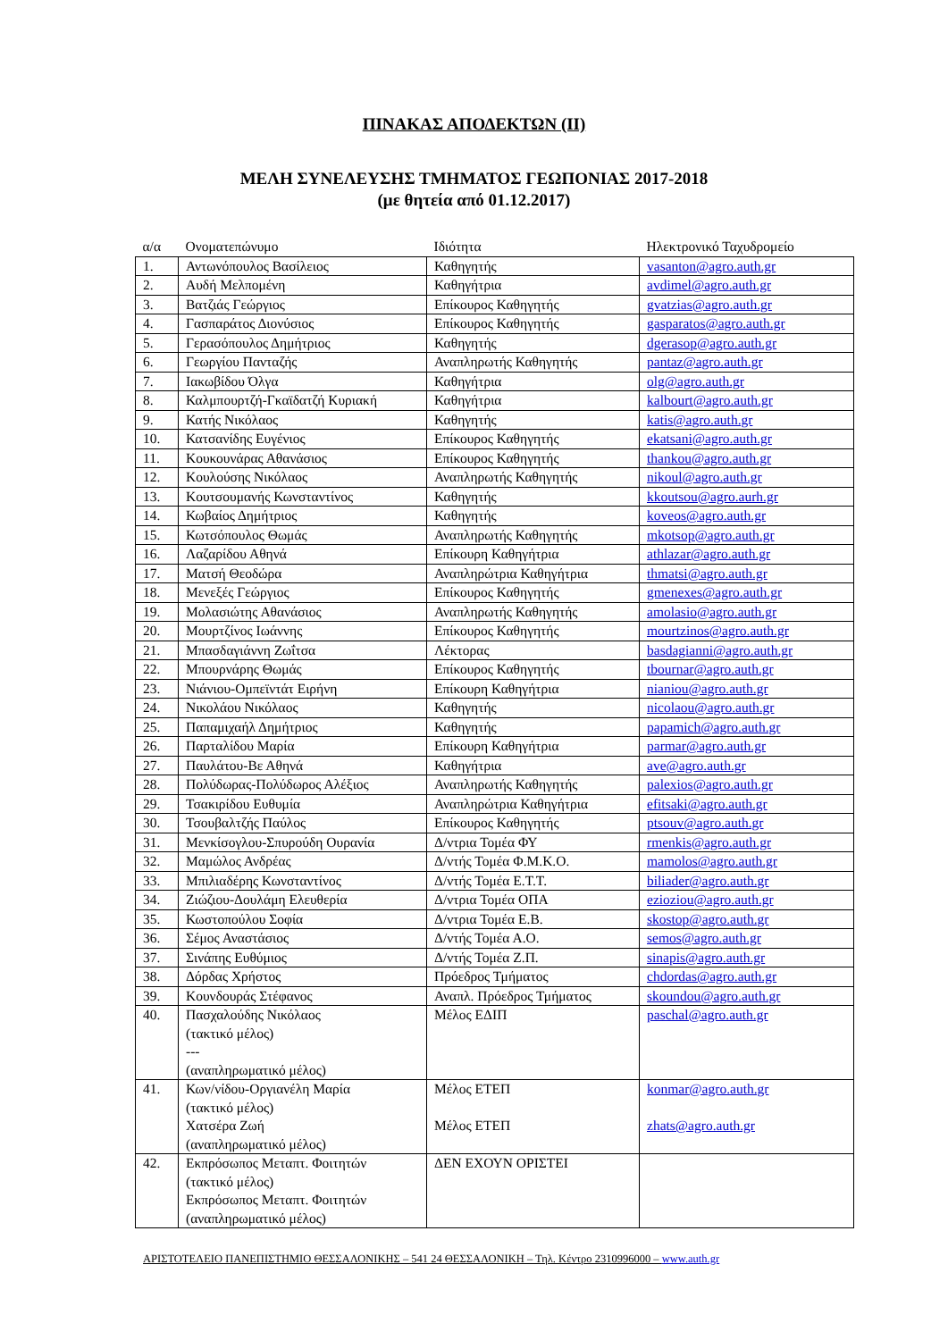ΠΙΝΑΚΑΣ ΑΠΟΔΕΚΤΩΝ (ΙΙ)
ΜΕΛΗ ΣΥΝΕΛΕΥΣΗΣ ΤΜΗΜΑΤΟΣ ΓΕΩΠΟΝΙΑΣ 2017-2018
(με θητεία από 01.12.2017)
| α/α | Ονοματεπώνυμο | Ιδιότητα | Ηλεκτρονικό Ταχυδρομείο |
| --- | --- | --- | --- |
| 1. | Αντωνόπουλος Βασίλειος | Καθηγητής | vasanton@agro.auth.gr |
| 2. | Αυδή Μελπομένη | Καθηγήτρια | avdimel@agro.auth.gr |
| 3. | Βατζιάς Γεώργιος | Επίκουρος Καθηγητής | gvatzias@agro.auth.gr |
| 4. | Γασπαράτος Διονύσιος | Επίκουρος Καθηγητής | gasparatos@agro.auth.gr |
| 5. | Γερασόπουλος Δημήτριος | Καθηγητής | dgerasop@agro.auth.gr |
| 6. | Γεωργίου Πανταζής | Αναπληρωτής Καθηγητής | pantaz@agro.auth.gr |
| 7. | Ιακωβίδου Όλγα | Καθηγήτρια | olg@agro.auth.gr |
| 8. | Καλμπουρτζή-Γκαϊδατζή Κυριακή | Καθηγήτρια | kalbourt@agro.auth.gr |
| 9. | Κατής Νικόλαος | Καθηγητής | katis@agro.auth.gr |
| 10. | Κατσανίδης Ευγένιος | Επίκουρος Καθηγητής | ekatsani@agro.auth.gr |
| 11. | Κουκουνάρας Αθανάσιος | Επίκουρος Καθηγητής | thankou@agro.auth.gr |
| 12. | Κουλούσης Νικόλαος | Αναπληρωτής Καθηγητής | nikoul@agro.auth.gr |
| 13. | Κουτσουμανής Κωνσταντίνος | Καθηγητής | kkoutsou@agro.aurh.gr |
| 14. | Κωβαίος Δημήτριος | Καθηγητής | koveos@agro.auth.gr |
| 15. | Κωτσόπουλος Θωμάς | Αναπληρωτής Καθηγητής | mkotsop@agro.auth.gr |
| 16. | Λαζαρίδου Αθηνά | Επίκουρη Καθηγήτρια | athlazar@agro.auth.gr |
| 17. | Ματσή Θεοδώρα | Αναπληρώτρια Καθηγήτρια | thmatsi@agro.auth.gr |
| 18. | Μενεξές Γεώργιος | Επίκουρος Καθηγητής | gmenexes@agro.auth.gr |
| 19. | Μολασιώτης Αθανάσιος | Αναπληρωτής Καθηγητής | amolasio@agro.auth.gr |
| 20. | Μουρτζίνος Ιωάννης | Επίκουρος Καθηγητής | mourtzinos@agro.auth.gr |
| 21. | Μπασδαγιάννη Ζωΐτσα | Λέκτορας | basdagianni@agro.auth.gr |
| 22. | Μπουρνάρης Θωμάς | Επίκουρος Καθηγητής | tbournar@agro.auth.gr |
| 23. | Νιάνιου-Ομπεϊντάτ Ειρήνη | Επίκουρη Καθηγήτρια | nianiou@agro.auth.gr |
| 24. | Νικολάου Νικόλαος | Καθηγητής | nicolaou@agro.auth.gr |
| 25. | Παπαμιχαήλ Δημήτριος | Καθηγητής | papamich@agro.auth.gr |
| 26. | Παρταλίδου Μαρία | Επίκουρη Καθηγήτρια | parmar@agro.auth.gr |
| 27. | Παυλάτου-Βε Αθηνά | Καθηγήτρια | ave@agro.auth.gr |
| 28. | Πολύδωρας-Πολύδωρος Αλέξιος | Αναπληρωτής Καθηγητής | palexios@agro.auth.gr |
| 29. | Τσακιρίδου Ευθυμία | Αναπληρώτρια Καθηγήτρια | efitsaki@agro.auth.gr |
| 30. | Τσουβαλτζής Παύλος | Επίκουρος Καθηγητής | ptsouv@agro.auth.gr |
| 31. | Μενκίσογλου-Σπυρούδη Ουρανία | Δ/ντρια Τομέα ΦΥ | rmenkis@agro.auth.gr |
| 32. | Μαμώλος Ανδρέας | Δ/ντής Τομέα Φ.Μ.Κ.Ο. | mamolos@agro.auth.gr |
| 33. | Μπιλιαδέρης Κωνσταντίνος | Δ/ντής Τομέα Ε.Τ.Τ. | biliader@agro.auth.gr |
| 34. | Ζιώζιου-Δουλάμη Ελευθερία | Δ/ντρια Τομέα ΟΠΑ | eziοziou@agro.auth.gr |
| 35. | Κωστοπούλου Σοφία | Δ/ντρια Τομέα Ε.Β. | skostop@agro.auth.gr |
| 36. | Σέμος Αναστάσιος | Δ/ντής Τομέα Α.Ο. | semos@agro.auth.gr |
| 37. | Σινάπης Ευθύμιος | Δ/ντής Τομέα Ζ.Π. | sinapis@agro.auth.gr |
| 38. | Δόρδας Χρήστος | Πρόεδρος Τμήματος | chdordas@agro.auth.gr |
| 39. | Κουνδουράς Στέφανος | Αναπλ. Πρόεδρος Τμήματος | skoundou@agro.auth.gr |
| 40. | Πασχαλούδης Νικόλαος (τακτικό μέλος) --- (αναπληρωματικό μέλος) | Μέλος ΕΔΙΠ | paschal@agro.auth.gr |
| 41. | Κων/νίδου-Οργιανέλη Μαρία (τακτικό μέλος) Χατσέρα Ζωή (αναπληρωματικό μέλος) | Μέλος ΕΤΕΠ Μέλος ΕΤΕΠ | konmar@agro.auth.gr zhats@agro.auth.gr |
| 42. | Εκπρόσωπος Μεταπτ. Φοιτητών (τακτικό μέλος) Εκπρόσωπος Μεταπτ. Φοιτητών (αναπληρωματικό μέλος) | ΔΕΝ ΕΧΟΥΝ ΟΡΙΣΤΕΙ | |
ΑΡΙΣΤΟΤΕΛΕΙΟ ΠΑΝΕΠΙΣΤΗΜΙΟ ΘΕΣΣΑΛΟΝΙΚΗΣ – 541 24 ΘΕΣΣΑΛΟΝΙΚΗ – Τηλ. Κέντρο 2310996000 – www.auth.gr